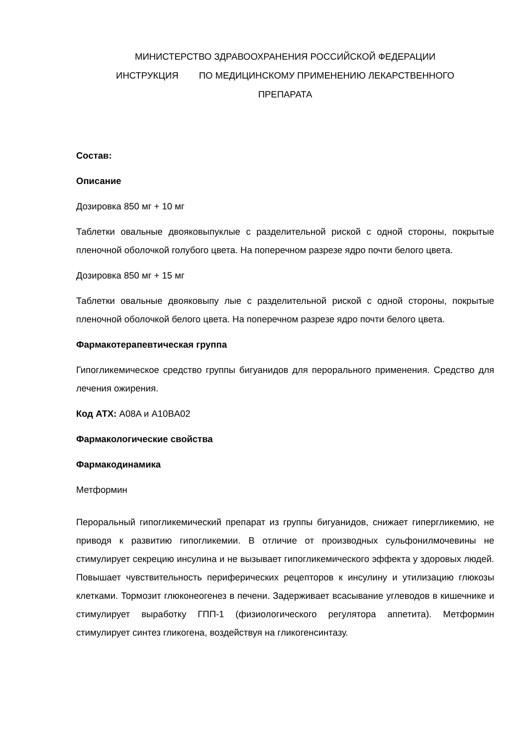МИНИСТЕРСТВО ЗДРАВООХРАНЕНИЯ РОССИЙСКОЙ ФЕДЕРАЦИИ
ИНСТРУКЦИЯ ПО МЕДИЦИНСКОМУ ПРИМЕНЕНИЮ ЛЕКАРСТВЕННОГО
ПРЕПАРАТА
Состав:
Описание
Дозировка 850 мг + 10 мг
Таблетки овальные двояковыпуклые с разделительной риской с одной стороны, покрытые пленочной оболочкой голубого цвета. На поперечном разрезе ядро почти белого цвета.
Дозировка 850 мг + 15 мг
Таблетки овальные двояковыпу лые с разделительной риской с одной стороны, покрытые пленочной оболочкой белого цвета. На поперечном разрезе ядро почти белого цвета.
Фармакотерапевтическая группа
Гипогликемическое средство группы бигуанидов для перорального применения. Средство для лечения ожирения.
Код АТХ: A08A и A10BA02
Фармакологические свойства
Фармакодинамика
Метформин
Пероральный гипогликемический препарат из группы бигуанидов, снижает гипергликемию, не приводя к развитию гипогликемии. В отличие от производных сульфонилмочевины не стимулирует секрецию инсулина и не вызывает гипогликемического эффекта у здоровых людей. Повышает чувствительность периферических рецепторов к инсулину и утилизацию глюкозы клетками. Тормозит глюконеогенез в печени. Задерживает всасывание углеводов в кишечнике и стимулирует выработку ГПП-1 (физиологического регулятора аппетита). Метформин стимулирует синтез гликогена, воздействуя на гликогенсинтазу.